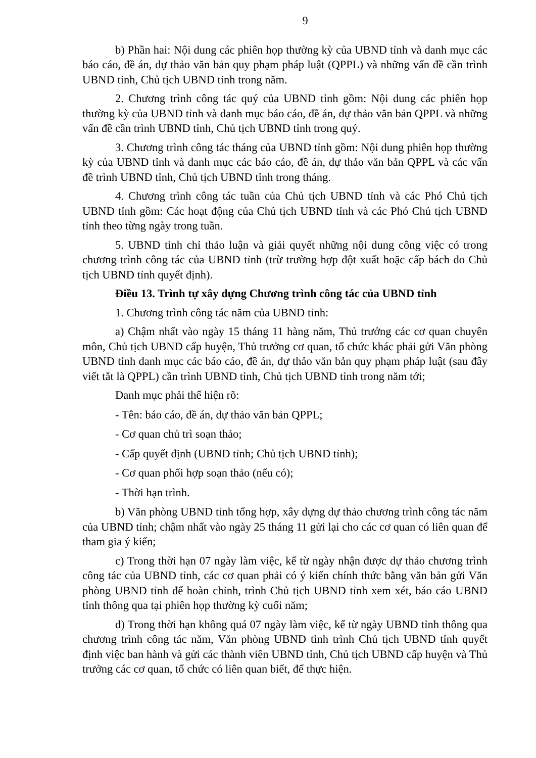9
b) Phần hai: Nội dung các phiên họp thường kỳ của UBND tỉnh và danh mục các báo cáo, đề án, dự thảo văn bản quy phạm pháp luật (QPPL) và những vấn đề cần trình UBND tỉnh, Chủ tịch UBND tỉnh trong năm.
2. Chương trình công tác quý của UBND tỉnh gồm: Nội dung các phiên họp thường kỳ của UBND tỉnh và danh mục báo cáo, đề án, dự thảo văn bản QPPL và những vấn đề cần trình UBND tỉnh, Chủ tịch UBND tỉnh trong quý.
3. Chương trình công tác tháng của UBND tỉnh gồm: Nội dung phiên họp thường kỳ của UBND tỉnh và danh mục các báo cáo, đề án, dự thảo văn bản QPPL và các vấn đề trình UBND tỉnh, Chủ tịch UBND tỉnh trong tháng.
4. Chương trình công tác tuần của Chủ tịch UBND tỉnh và các Phó Chủ tịch UBND tỉnh gồm: Các hoạt động của Chủ tịch UBND tỉnh và các Phó Chủ tịch UBND tỉnh theo từng ngày trong tuần.
5. UBND tỉnh chỉ thảo luận và giải quyết những nội dung công việc có trong chương trình công tác của UBND tỉnh (trừ trường hợp đột xuất hoặc cấp bách do Chủ tịch UBND tỉnh quyết định).
Điều 13. Trình tự xây dựng Chương trình công tác của UBND tỉnh
1. Chương trình công tác năm của UBND tỉnh:
a) Chậm nhất vào ngày 15 tháng 11 hàng năm, Thủ trưởng các cơ quan chuyên môn, Chủ tịch UBND cấp huyện, Thủ trưởng cơ quan, tổ chức khác phải gửi Văn phòng UBND tỉnh danh mục các báo cáo, đề án, dự thảo văn bản quy phạm pháp luật (sau đây viết tắt là QPPL) cần trình UBND tỉnh, Chủ tịch UBND tỉnh trong năm tới;
Danh mục phải thể hiện rõ:
- Tên: báo cáo, đề án, dự thảo văn bản QPPL;
- Cơ quan chủ trì soạn thảo;
- Cấp quyết định (UBND tỉnh; Chủ tịch UBND tỉnh);
- Cơ quan phối hợp soạn thảo (nếu có);
- Thời hạn trình.
b) Văn phòng UBND tỉnh tổng hợp, xây dựng dự thảo chương trình công tác năm của UBND tỉnh; chậm nhất vào ngày 25 tháng 11 gửi lại cho các cơ quan có liên quan để tham gia ý kiến;
c) Trong thời hạn 07 ngày làm việc, kể từ ngày nhận được dự thảo chương trình công tác của UBND tỉnh, các cơ quan phải có ý kiến chính thức bằng văn bản gửi Văn phòng UBND tỉnh để hoàn chỉnh, trình Chủ tịch UBND tỉnh xem xét, báo cáo UBND tỉnh thông qua tại phiên họp thường kỳ cuối năm;
d) Trong thời hạn không quá 07 ngày làm việc, kể từ ngày UBND tỉnh thông qua chương trình công tác năm, Văn phòng UBND tỉnh trình Chủ tịch UBND tỉnh quyết định việc ban hành và gửi các thành viên UBND tỉnh, Chủ tịch UBND cấp huyện và Thủ trưởng các cơ quan, tổ chức có liên quan biết, để thực hiện.